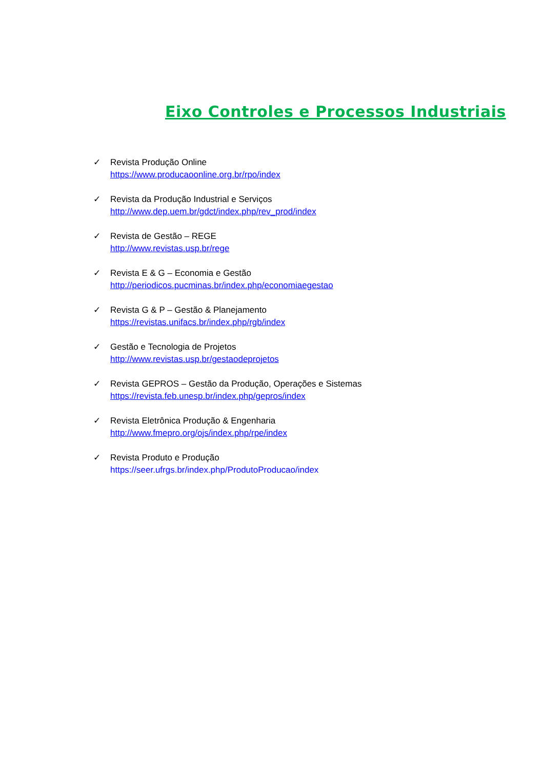Eixo Controles e Processos Industriais
✓ Revista Produção Online
https://www.producaoonline.org.br/rpo/index
✓ Revista da Produção Industrial e Serviços
http://www.dep.uem.br/gdct/index.php/rev_prod/index
✓ Revista de Gestão – REGE
http://www.revistas.usp.br/rege
✓ Revista E & G – Economia e Gestão
http://periodicos.pucminas.br/index.php/economiaegestao
✓ Revista G & P – Gestão & Planejamento
https://revistas.unifacs.br/index.php/rgb/index
✓ Gestão e Tecnologia de Projetos
http://www.revistas.usp.br/gestaodeprojetos
✓ Revista GEPROS – Gestão da Produção, Operações e Sistemas
https://revista.feb.unesp.br/index.php/gepros/index
✓ Revista Eletrônica Produção & Engenharia
http://www.fmepro.org/ojs/index.php/rpe/index
✓ Revista Produto e Produção
https://seer.ufrgs.br/index.php/ProdutoProducao/index